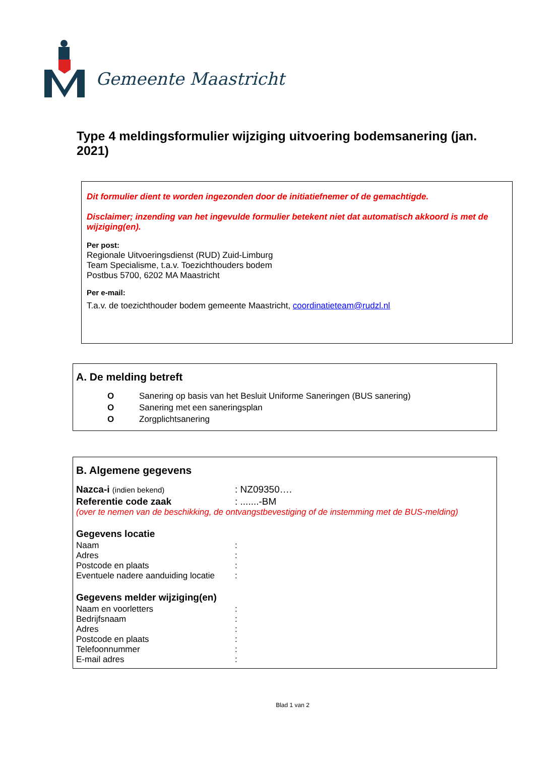Gemeente Maastricht
Type 4 meldingsformulier wijziging uitvoering bodemsanering (jan. 2021)
Dit formulier dient te worden ingezonden door de initiatiefnemer of de gemachtigde.
Disclaimer; inzending van het ingevulde formulier betekent niet dat automatisch akkoord is met de wijziging(en).
Per post:
Regionale Uitvoeringsdienst (RUD) Zuid-Limburg
Team Specialisme, t.a.v. Toezichthouders bodem
Postbus 5700, 6202 MA Maastricht
Per e-mail:
T.a.v. de toezichthouder bodem gemeente Maastricht, coordinatieteam@rudzl.nl
A. De melding betreft
O Sanering op basis van het Besluit Uniforme Saneringen (BUS sanering)
O Sanering met een saneringsplan
O Zorgplichtsanering
B. Algemene gegevens
Nazca-i (indien bekend): NZ09350….
Referentie code zaak: .......-BM
(over te nemen van de beschikking, de ontvangstbevestiging of de instemming met de BUS-melding)
Gegevens locatie
Naam:
Adres:
Postcode en plaats:
Eventuele nadere aanduiding locatie:
Gegevens melder wijziging(en)
Naam en voorletters:
Bedrijfsnaam:
Adres:
Postcode en plaats:
Telefoonnummer:
E-mail adres:
Blad 1 van 2